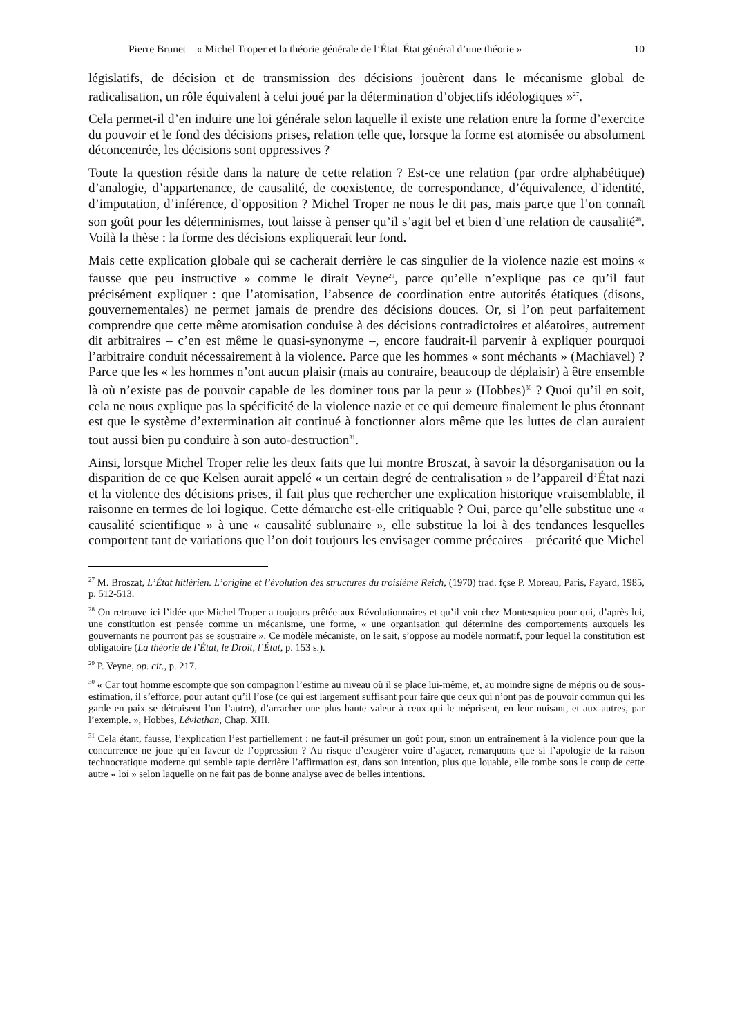Pierre Brunet – « Michel Troper et la théorie générale de l’État. État général d’une théorie » 10
législatifs, de décision et de transmission des décisions jouèrent dans le mécanisme global de radicalisation, un rôle équivalent à celui joué par la détermination d’objectifs idéologiques »<sup>27</sup>.
Cela permet-il d’en induire une loi générale selon laquelle il existe une relation entre la forme d’exercice du pouvoir et le fond des décisions prises, relation telle que, lorsque la forme est atomisée ou absolument déconcentrée, les décisions sont oppressives ?
Toute la question réside dans la nature de cette relation ? Est-ce une relation (par ordre alphabétique) d’analogie, d’appartenance, de causalité, de coexistence, de correspondance, d’équivalence, d’identité, d’imputation, d’inférence, d’opposition ? Michel Troper ne nous le dit pas, mais parce que l’on connaît son goût pour les déterminismes, tout laisse à penser qu’il s’agit bel et bien d’une relation de causalité<sup>28</sup>. Voilà la thèse : la forme des décisions expliquerait leur fond.
Mais cette explication globale qui se cacherait derrière le cas singulier de la violence nazie est moins « fausse que peu instructive » comme le dirait Veyne<sup>29</sup>, parce qu’elle n’explique pas ce qu’il faut précisément expliquer : que l’atomisation, l’absence de coordination entre autorités étatiques (disons, gouvernementales) ne permet jamais de prendre des décisions douces. Or, si l’on peut parfaitement comprendre que cette même atomisation conduise à des décisions contradictoires et aléatoires, autrement dit arbitraires – c’en est même le quasi-synonyme –, encore faudrait-il parvenir à expliquer pourquoi l’arbitraire conduit nécessairement à la violence. Parce que les hommes « sont méchants » (Machiavel) ? Parce que les « les hommes n’ont aucun plaisir (mais au contraire, beaucoup de déplaisir) à être ensemble là où n’existe pas de pouvoir capable de les dominer tous par la peur » (Hobbes)<sup>30</sup> ? Quoi qu’il en soit, cela ne nous explique pas la spécificité de la violence nazie et ce qui demeure finalement le plus étonnant est que le système d’extermination ait continué à fonctionner alors même que les luttes de clan auraient tout aussi bien pu conduire à son auto-destruction<sup>31</sup>.
Ainsi, lorsque Michel Troper relie les deux faits que lui montre Broszat, à savoir la désorganisation ou la disparition de ce que Kelsen aurait appelé « un certain degré de centralisation » de l’appareil d’État nazi et la violence des décisions prises, il fait plus que rechercher une explication historique vraisemblable, il raisonne en termes de loi logique. Cette démarche est-elle critiquable ? Oui, parce qu’elle substitue une « causalité scientifique » à une « causalité sublunaire », elle substitue la loi à des tendances lesquelles comportent tant de variations que l’on doit toujours les envisager comme précaires – précarité que Michel
<sup>27</sup> M. Broszat, L’État hitlérien. L’origine et l’évolution des structures du troisième Reich, (1970) trad. fçse P. Moreau, Paris, Fayard, 1985, p. 512-513.
<sup>28</sup> On retrouve ici l’idée que Michel Troper a toujours prêtée aux Révolutionnaires et qu’il voit chez Montesquieu pour qui, d’après lui, une constitution est pensée comme un mécanisme, une forme, « une organisation qui détermine des comportements auxquels les gouvernants ne pourront pas se soustraire ». Ce modèle mécaniste, on le sait, s’oppose au modèle normatif, pour lequel la constitution est obligatoire (La théorie de l’État, le Droit, l’État, p. 153 s.).
<sup>29</sup> P. Veyne, op. cit., p. 217.
<sup>30</sup> « Car tout homme escompte que son compagnon l’estime au niveau où il se place lui-même, et, au moindre signe de mépris ou de sous-estimation, il s’efforce, pour autant qu’il l’ose (ce qui est largement suffisant pour faire que ceux qui n’ont pas de pouvoir commun qui les garde en paix se détruisent l’un l’autre), d’arracher une plus haute valeur à ceux qui le méprisent, en leur nuisant, et aux autres, par l’exemple. », Hobbes, Léviathan, Chap. XIII.
<sup>31</sup> Cela étant, fausse, l’explication l’est partiellement : ne faut-il présumer un goût pour, sinon un entraînement à la violence pour que la concurrence ne joue qu’en faveur de l’oppression ? Au risque d’exagérer voire d’agacer, remarquons que si l’apologie de la raison technocratique moderne qui semble tapie derrière l’affirmation est, dans son intention, plus que louable, elle tombe sous le coup de cette autre « loi » selon laquelle on ne fait pas de bonne analyse avec de belles intentions.